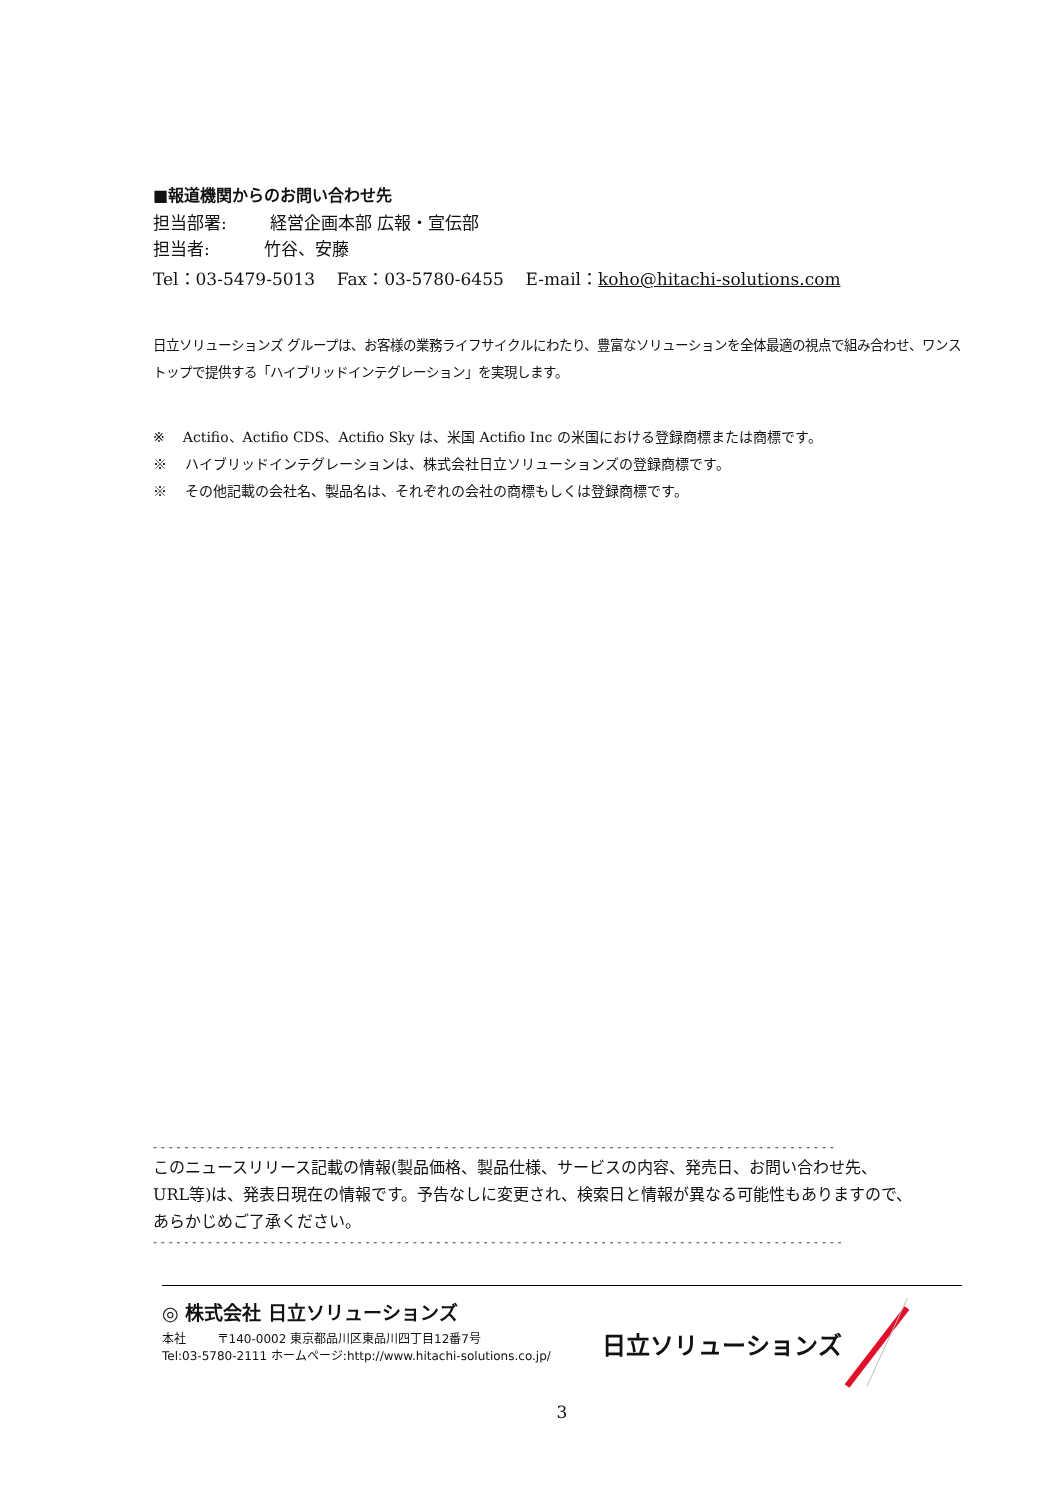■報道機関からのお問い合わせ先
担当部署: 経営企画本部 広報・宣伝部
担当者: 竹谷、安藤
Tel：03-5479-5013 Fax：03-5780-6455 E-mail：koho@hitachi-solutions.com
日立ソリューションズ グループは、お客様の業務ライフサイクルにわたり、豊富なソリューションを全体最適の視点で組み合わせ、ワンストップで提供する「ハイブリッドインテグレーション」を実現します。
※ Actifio、Actifio CDS、Actifio Sky は、米国 Actifio Inc の米国における登録商標または商標です。
※ ハイブリッドインテグレーションは、株式会社日立ソリューションズの登録商標です。
※ その他記載の会社名、製品名は、それぞれの会社の商標もしくは登録商標です。
- - - - - - - - - - - - - - - - - - - - - - - - - - - - - - - - - - - - - - - - - - - - - - - - - - - - - - - - - - - - - - - - - - - - - - - - - - - - - - - - - - - - - - -
このニュースリリース記載の情報(製品価格、製品仕様、サービスの内容、発売日、お問い合わせ先、URL等)は、発表日現在の情報です。予告なしに変更され、検索日と情報が異なる可能性もありますので、あらかじめご了承ください。
- - - - - - - - - - - - - - - - - - - - - - - - - - - - - - - - - - - - - - - - - - - - - - - - - - - - - - - - - - - - - - - - - - - - - - - - - - - - - - - - - - - - - - - -
◎ 株式会社 日立ソリューションズ
本社 〒140-0002 東京都品川区東品川四丁目12番7号
Tel:03-5780-2111 ホームページ:http://www.hitachi-solutions.co.jp/
日立ソリューションズ
3